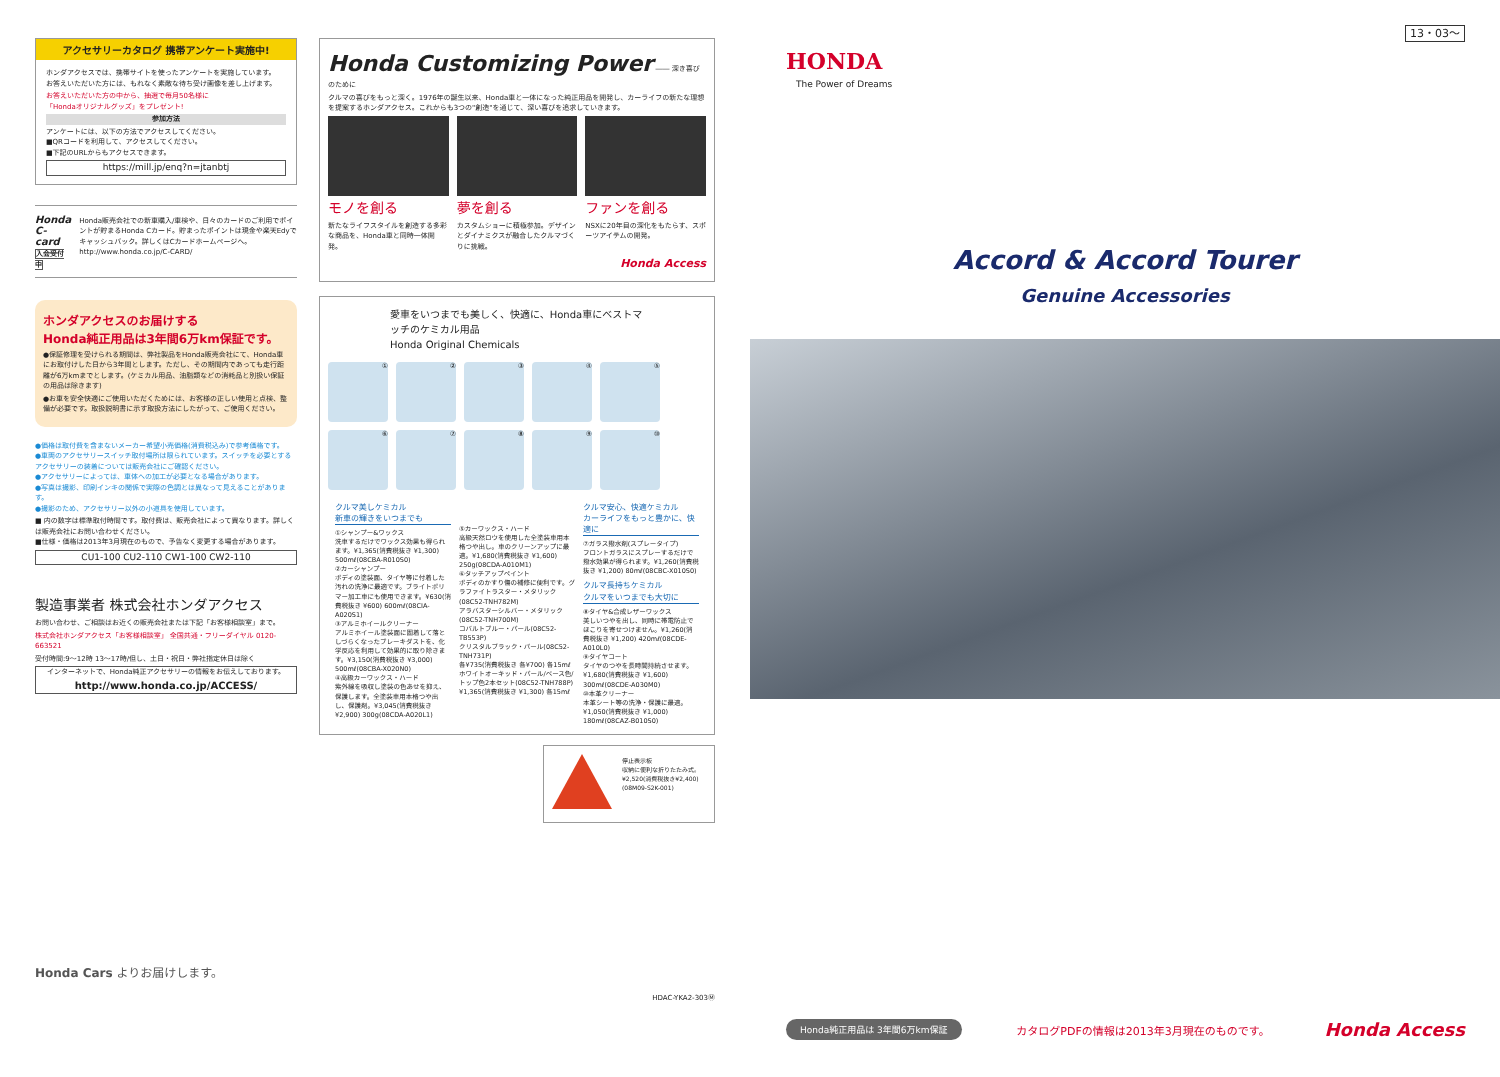アクセサリーカタログ 携帯アンケート実施中!
ホンダアクセスでは、携帯サイトを使ったアンケートを実施しています。
お答えいただいた方には、もれなく素敵な待ち受け画像を差し上げます。
お答えいただいた方の中から、抽選で毎月50名様に
「Hondaオリジナルグッズ」をプレゼント!
参加方法
アンケートには、以下の方法でアクセスしてください。
■QRコードを利用して、アクセスしてください。
■下記のURLからもアクセスできます。
https://mill.jp/enq?n=jtanbtj
Honda C-card
入会受付中
Honda販売会社での新車購入/車検や、日々のカードのご利用でポイントが貯まるHonda Cカード。貯まったポイントは現金や楽天Edyでキャッシュバック。詳しくはCカードホームページへ。
http://www.honda.co.jp/C-CARD/
ホンダアクセスのお届けする
Honda純正用品は3年間6万km保証です。
●保証修理を受けられる期間は、弊社製品をHonda販売会社にて、Honda車にお取付けした日から3年間とします。ただし、その期間内であっても走行距離が6万kmまでとします。(ケミカル用品、油脂類などの消耗品と別扱い保証の用品は除きます)
●お車を安全快適にご使用いただくためには、お客様の正しい使用と点検、整備が必要です。取扱説明書に示す取扱方法にしたがって、ご使用ください。
●価格は取付費を含まないメーカー希望小売価格(消費税込み)で参考価格です。
●車両のアクセサリースイッチ取付場所は限られています。スイッチを必要とするアクセサリーの装着については販売会社にご確認ください。
●アクセサリーによっては、車体への加工が必要となる場合があります。
●写真は撮影、印刷インキの関係で実際の色調とは異なって見えることがあります。
●撮影のため、アクセサリー以外の小道具を使用しています。
■ 内の数字は標準取付時間です。取付費は、販売会社によって異なります。詳しくは販売会社にお問い合わせください。
■仕様・価格は2013年3月現在のもので、予告なく変更する場合があります。
CU1-100 CU2-110 CW1-100 CW2-110
製造事業者 株式会社ホンダアクセス
お問い合わせ、ご相談はお近くの販売会社または下記「お客様相談室」まで。
株式会社ホンダアクセス「お客様相談室」 全国共通・フリーダイヤル 0120-663521
受付時間:9〜12時 13〜17時/但し、土日・祝日・弊社指定休日は除く
インターネットで、Honda純正アクセサリーの情報をお伝えしております。
http://www.honda.co.jp/ACCESS/
Honda Cars よりお届けします。
Honda Customizing Power ―― 深き喜びのために
クルマの喜びをもっと深く。1976年の誕生以来、Honda車と一体になった純正用品を開発し、カーライフの新たな理想を提案するホンダアクセス。これからも3つの"創造"を通じて、深い喜びを追求していきます。
モノを創る
新たなライフスタイルを創造する多彩な商品を、Honda車と同時一体開発。
夢を創る
カスタムショーに積極参加。デザインとダイナミクスが融合したクルマづくりに挑戦。
ファンを創る
NSXに20年目の深化をもたらす、スポーツアイテムの開発。
Honda Access
愛車をいつまでも美しく、快適に、Honda車にベストマッチのケミカル用品
Honda Original Chemicals
①
②
③
④
⑤
⑥
⑦
⑧
⑨
⑩
クルマ美しケミカル
新車の輝きをいつまでも
①シャンプー&ワックス
洗車するだけでワックス効果も得られます。¥1,365(消費税抜き ¥1,300) 500mℓ(08CBA-R010S0)
②カーシャンプー
ボディの塗装面、タイヤ等に付着した汚れの洗浄に最適です。ブライトポリマー加工車にも使用できます。¥630(消費税抜き ¥600) 600mℓ(08CIA-A020S1)
③アルミホイールクリーナー
アルミホイール塗装面に固着して落としづらくなったブレーキダストを、化学反応を利用して効果的に取り除きます。¥3,150(消費税抜き ¥3,000) 500mℓ(08CBA-X020N0)
④高級カーワックス・ハード
紫外線を吸収し塗装の色あせを抑え、保護します。全塗装車用本格つや出し、保護剤。¥3,045(消費税抜き ¥2,900) 300g(08CDA-A020L1)
⑤カーワックス・ハード
高級天然ロウを使用した全塗装車用本格つや出し。車のクリーンアップに最適。¥1,680(消費税抜き ¥1,600) 250g(08CDA-A010M1)
⑥タッチアップペイント
ボディのかすり傷の補修に便利です。グラファイトラスター・メタリック(08C52-TNH782M)
アラバスターシルバー・メタリック(08C52-TNH700M)
コバルトブルー・パール(08C52-TB553P)
クリスタルブラック・パール(08C52-TNH731P)
各¥735(消費税抜き 各¥700) 各15mℓ
ホワイトオーキッド・パール/ベース色/トップ色2本セット(08C52-TNH788P)
¥1,365(消費税抜き ¥1,300) 各15mℓ
クルマ安心、快適ケミカル
カーライフをもっと豊かに、快適に
⑦ガラス撥水剤(スプレータイプ)
フロントガラスにスプレーするだけで撥水効果が得られます。¥1,260(消費税抜き ¥1,200) 80mℓ(08CBC-X010S0)
クルマ長持ちケミカル
クルマをいつまでも大切に
⑧タイヤ&合成レザーワックス
美しいつやを出し、同時に帯電防止でほこりを寄せつけません。¥1,260(消費税抜き ¥1,200) 420mℓ(08CDE-A010L0)
⑨タイヤコート
タイヤのつやを長時間持続させます。¥1,680(消費税抜き ¥1,600) 300mℓ(08CDE-A030M0)
⑩本革クリーナー
本革シート等の洗浄・保護に最適。¥1,050(消費税抜き ¥1,000) 180mℓ(08CAZ-B010S0)
停止表示板
収納に便利な折りたたみ式。
¥2,520(消費税抜き¥2,400)
(08M09-S2K-001)
HDAC-YKA2-303Ⓜ
13・03〜
HONDA
The Power of Dreams
Accord & Accord Tourer
Genuine Accessories
Honda純正用品は 3年間6万km保証 カタログPDFの情報は2013年3月現在のものです。 Honda Access